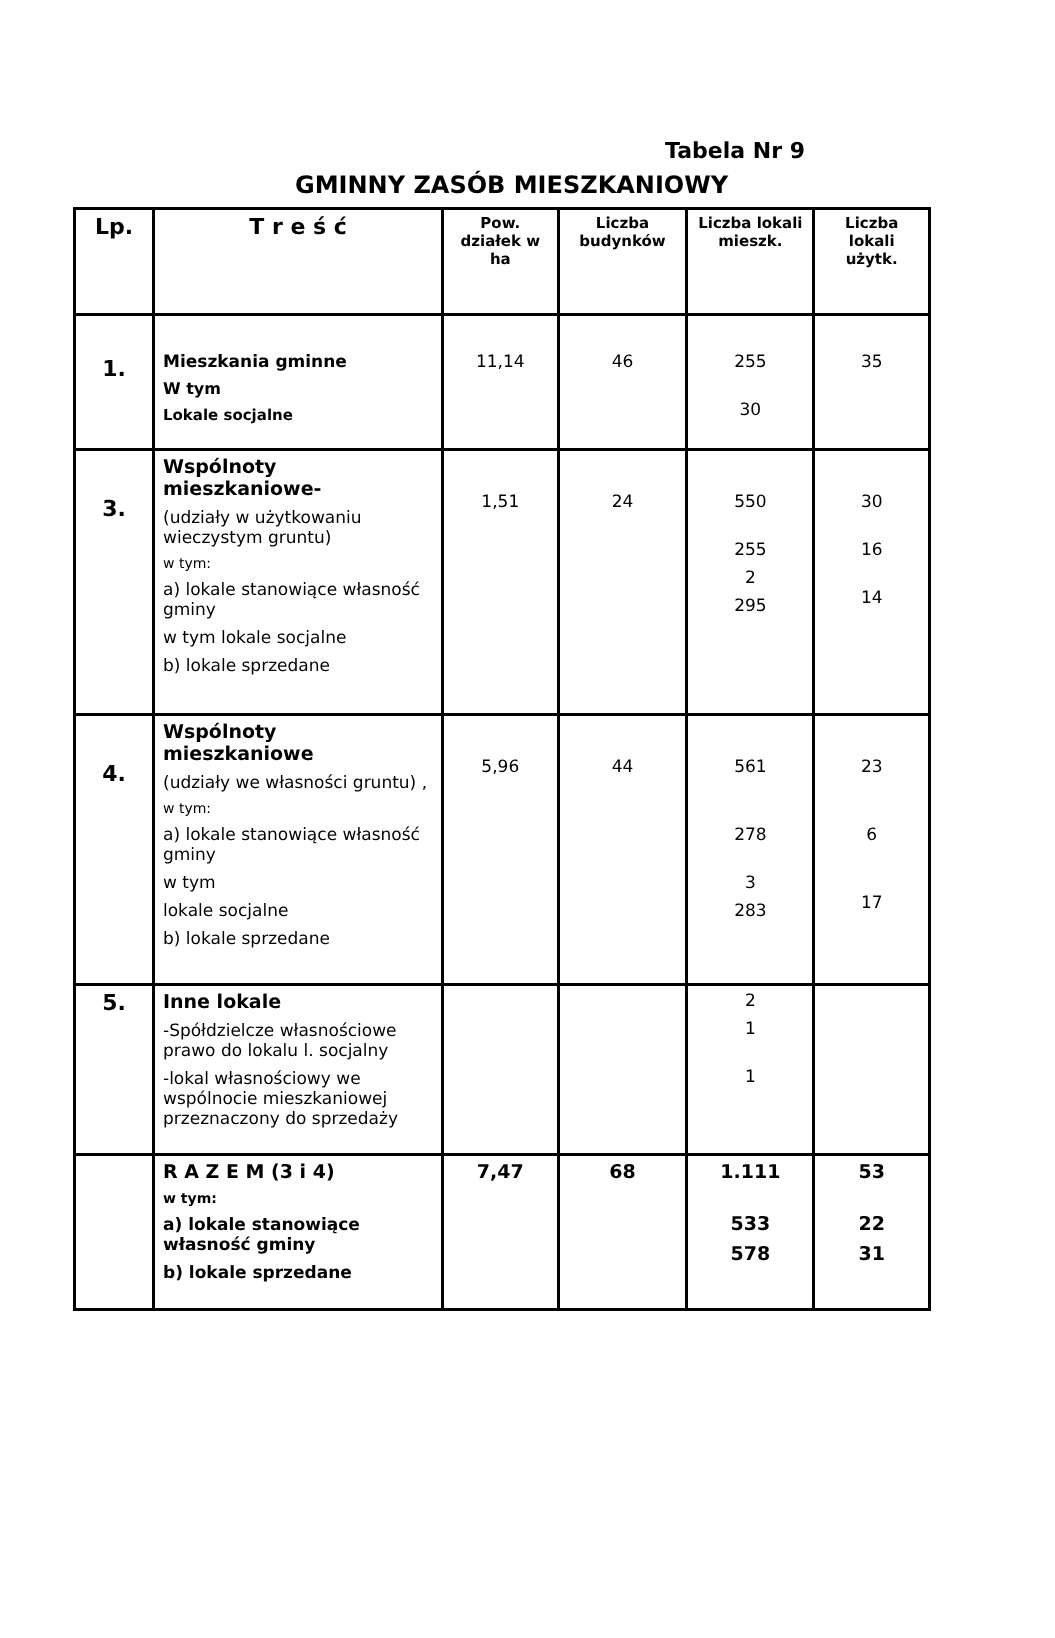Tabela Nr 9
GMINNY ZASÓB MIESZKANIOWY
| Lp. | T r e ś ć | Pow. działek w ha | Liczba budynków | Liczba lokali mieszk. | Liczba lokali użytk. |
| --- | --- | --- | --- | --- | --- |
| 1. | Mieszkania gminne W tym Lokale socjalne | 11,14 | 46 | 255 30 | 35 |
| 3. | Wspólnoty mieszkaniowe- (udziały w użytkowaniu wieczystym gruntu) w tym: a) lokale stanowiące własność gminy w tym lokale socjalne b) lokale sprzedane | 1,51 | 24 | 550 255 2 295 | 30 16 14 |
| 4. | Wspólnoty mieszkaniowe (udziały we własności gruntu) , w tym: a) lokale stanowiące własność gminy w tym lokale socjalne b) lokale sprzedane | 5,96 | 44 | 561 278 3 283 | 23 6 17 |
| 5. | Inne lokale -Spółdzielcze własnościowe prawo do lokalu l. socjalny -lokal własnościowy we wspólnocie mieszkaniowej przeznaczony do sprzedaży | | | 2 1 1 | |
| | R A Z E M (3 i 4) w tym: a) lokale stanowiące własność gminy b) lokale sprzedane | 7,47 | 68 | 1.111 533 578 | 53 22 31 |